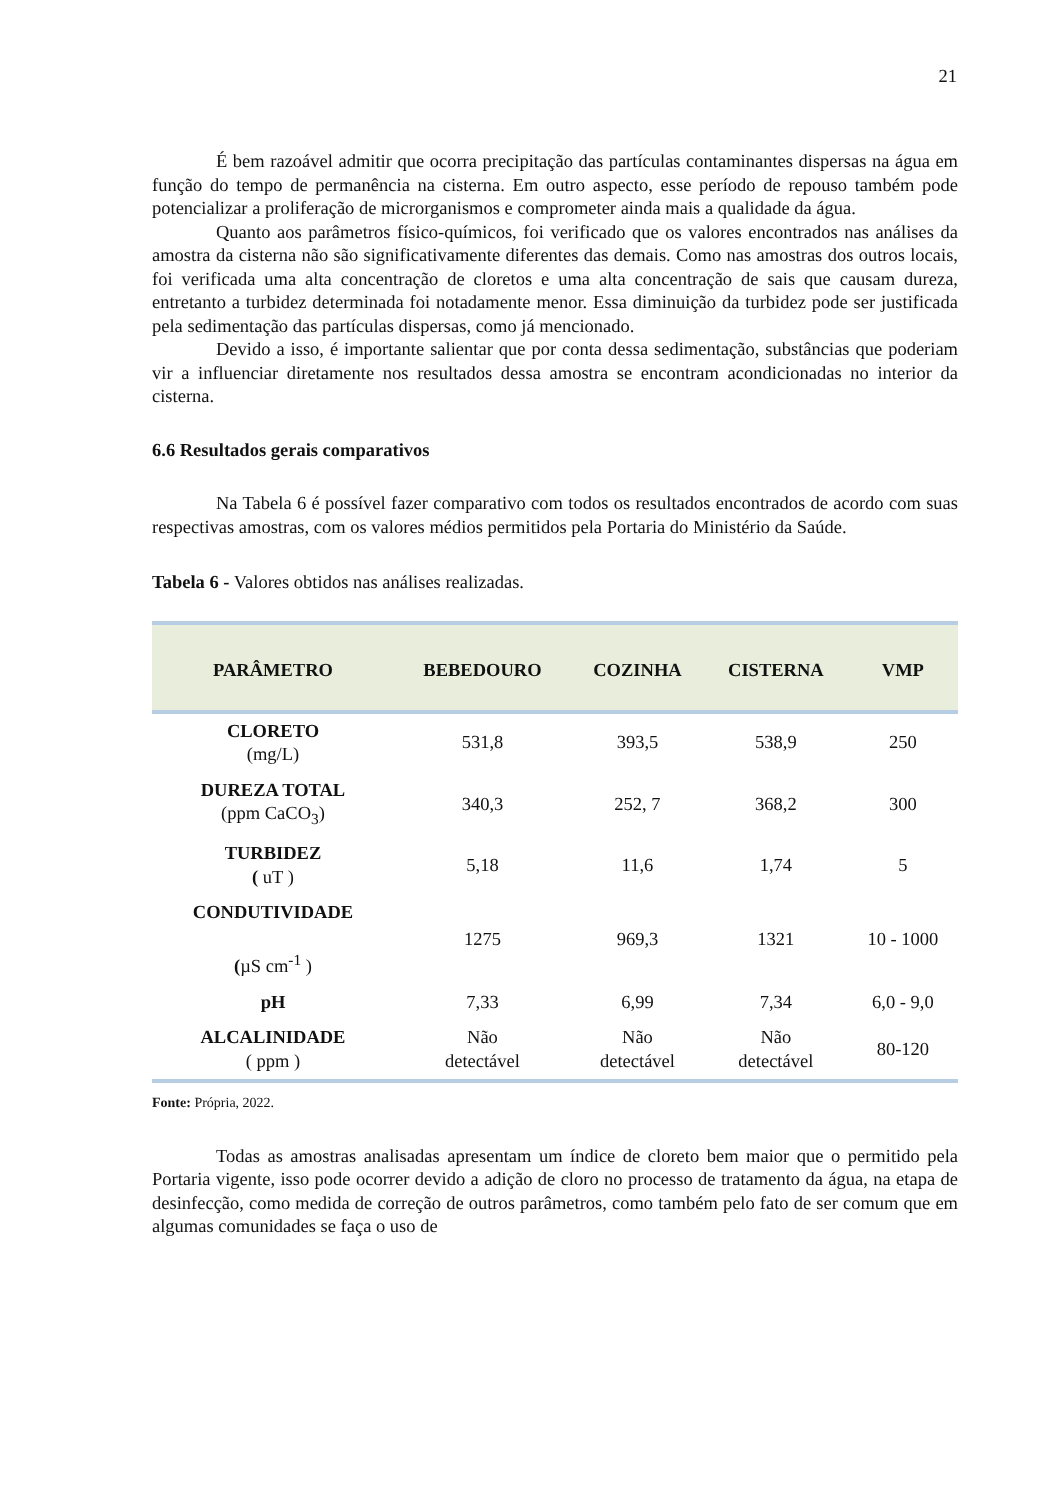21
É bem razoável admitir que ocorra precipitação das partículas contaminantes dispersas na água em função do tempo de permanência na cisterna. Em outro aspecto, esse período de repouso também pode potencializar a proliferação de microrganismos e comprometer ainda mais a qualidade da água.
Quanto aos parâmetros físico-químicos, foi verificado que os valores encontrados nas análises da amostra da cisterna não são significativamente diferentes das demais. Como nas amostras dos outros locais, foi verificada uma alta concentração de cloretos e uma alta concentração de sais que causam dureza, entretanto a turbidez determinada foi notadamente menor. Essa diminuição da turbidez pode ser justificada pela sedimentação das partículas dispersas, como já mencionado.
Devido a isso, é importante salientar que por conta dessa sedimentação, substâncias que poderiam vir a influenciar diretamente nos resultados dessa amostra se encontram acondicionadas no interior da cisterna.
6.6 Resultados gerais comparativos
Na Tabela 6 é possível fazer comparativo com todos os resultados encontrados de acordo com suas respectivas amostras, com os valores médios permitidos pela Portaria do Ministério da Saúde.
Tabela 6 - Valores obtidos nas análises realizadas.
| PARÂMETRO | BEBEDOURO | COZINHA | CISTERNA | VMP |
| --- | --- | --- | --- | --- |
| CLORETO (mg/L) | 531,8 | 393,5 | 538,9 | 250 |
| DUREZA TOTAL (ppm CaCO<sub>3</sub>) | 340,3 | 252, 7 | 368,2 | 300 |
| TURBIDEZ ( uT ) | 5,18 | 11,6 | 1,74 | 5 |
| CONDUTIVIDADE ( µS cm<sup>-1</sup> ) | 1275 | 969,3 | 1321 | 10 - 1000 |
| pH | 7,33 | 6,99 | 7,34 | 6,0 - 9,0 |
| ALCALINIDADE ( ppm ) | Não detectável | Não detectável | Não detectável | 80-120 |
Fonte: Própria, 2022.
Todas as amostras analisadas apresentam um índice de cloreto bem maior que o permitido pela Portaria vigente, isso pode ocorrer devido a adição de cloro no processo de tratamento da água, na etapa de desinfecção, como medida de correção de outros parâmetros, como também pelo fato de ser comum que em algumas comunidades se faça o uso de